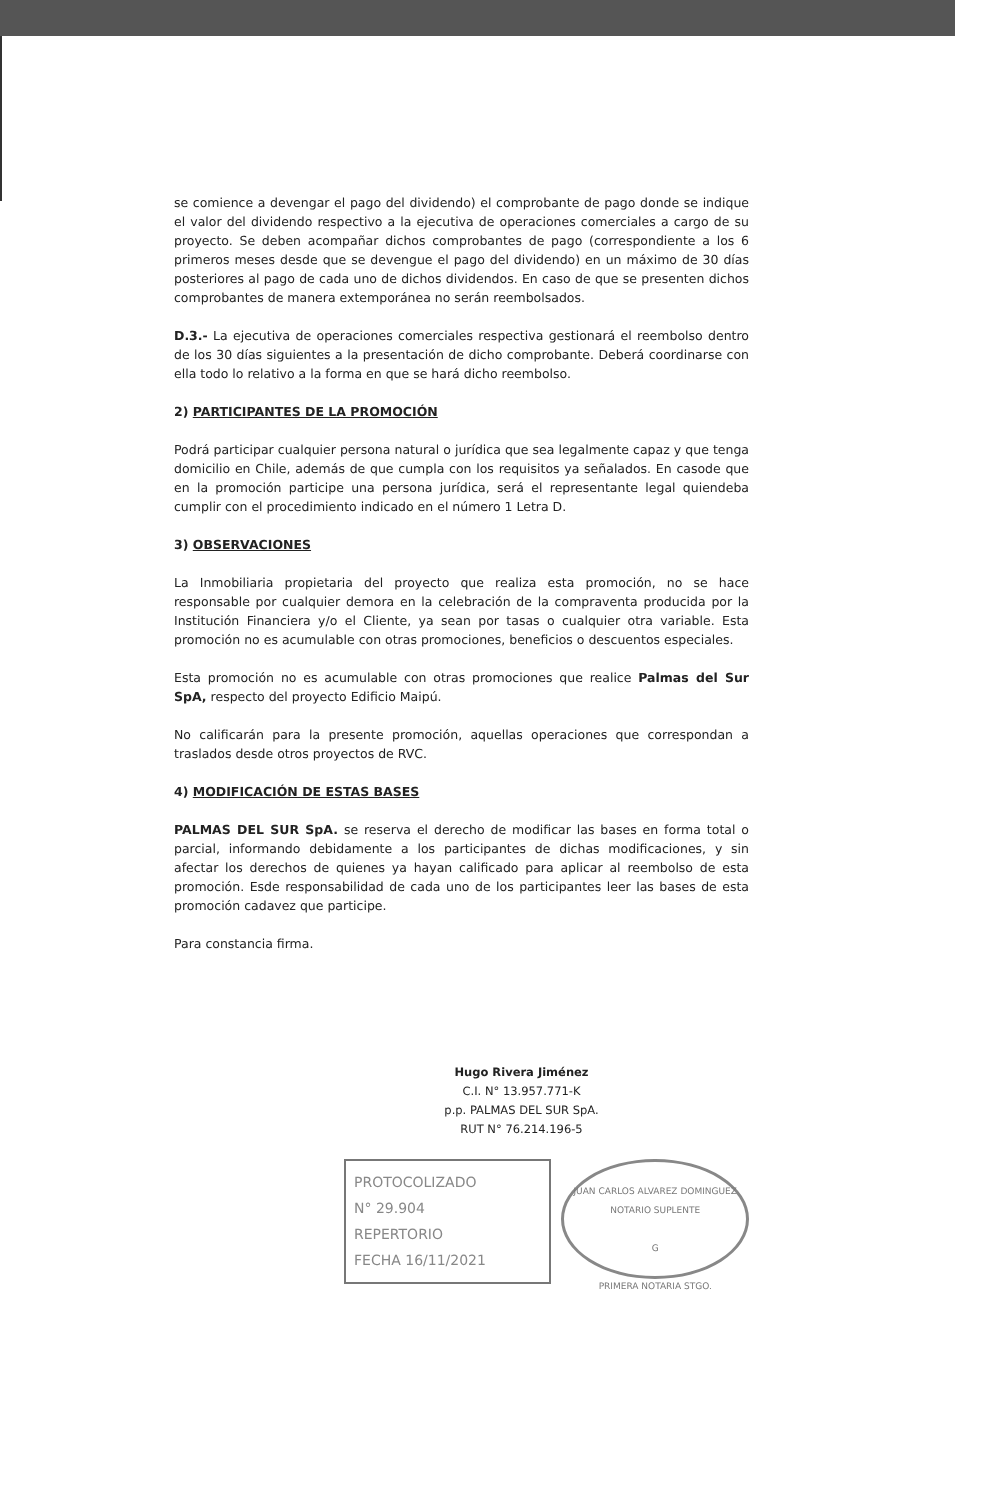se comience a devengar el pago del dividendo) el comprobante de pago donde se indique el valor del dividendo respectivo a la ejecutiva de operaciones comerciales a cargo de su proyecto. Se deben acompañar dichos comprobantes de pago (correspondiente a los 6 primeros meses desde que se devengue el pago del dividendo) en un máximo de 30 días posteriores al pago de cada uno de dichos dividendos. En caso de que se presenten dichos comprobantes de manera extemporánea no serán reembolsados.
D.3.- La ejecutiva de operaciones comerciales respectiva gestionará el reembolso dentro de los 30 días siguientes a la presentación de dicho comprobante. Deberá coordinarse con ella todo lo relativo a la forma en que se hará dicho reembolso.
2) PARTICIPANTES DE LA PROMOCIÓN
Podrá participar cualquier persona natural o jurídica que sea legalmente capaz y que tenga domicilio en Chile, además de que cumpla con los requisitos ya señalados. En casode que en la promoción participe una persona jurídica, será el representante legal quiendeba cumplir con el procedimiento indicado en el número 1 Letra D.
3) OBSERVACIONES
La Inmobiliaria propietaria del proyecto que realiza esta promoción, no se hace responsable por cualquier demora en la celebración de la compraventa producida por la Institución Financiera y/o el Cliente, ya sean por tasas o cualquier otra variable. Esta promoción no es acumulable con otras promociones, beneficios o descuentos especiales.
Esta promoción no es acumulable con otras promociones que realice Palmas del Sur SpA, respecto del proyecto Edificio Maipú.
No calificarán para la presente promoción, aquellas operaciones que correspondan a traslados desde otros proyectos de RVC.
4) MODIFICACIÓN DE ESTAS BASES
PALMAS DEL SUR SpA. se reserva el derecho de modificar las bases en forma total o parcial, informando debidamente a los participantes de dichas modificaciones, y sin afectar los derechos de quienes ya hayan calificado para aplicar al reembolso de esta promoción. Esde responsabilidad de cada uno de los participantes leer las bases de esta promoción cadavez que participe.
Para constancia firma.
Hugo Rivera Jiménez
C.I. N° 13.957.771-K
p.p. PALMAS DEL SUR SpA.
RUT N° 76.214.196-5
PROTOCOLIZADO
N° 29.904
REPERTORIO
FECHA 16/11/2021
JUAN CARLOS ALVAREZ DOMINGUEZ
NOTARIO SUPLENTE
G
PRIMERA NOTARIA STGO.